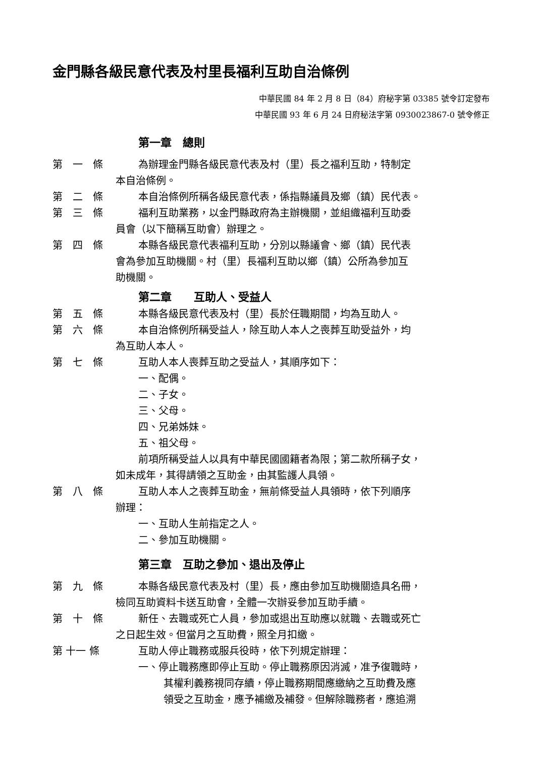金門縣各級民意代表及村里長福利互助自治條例
中華民國 84 年 2 月 8 日（84）府秘字第 03385 號令訂定發布
中華民國 93 年 6 月 24 日府秘法字第 0930023867-0 號令修正
第一章　總則
第　一　條 為辦理金門縣各級民意代表及村（里）長之福利互助，特制定
本自治條例。
第　二　條 本自治條例所稱各級民意代表，係指縣議員及鄉（鎮）民代表。
第　三　條 福利互助業務，以金門縣政府為主辦機關，並組織福利互助委
員會（以下簡稱互助會）辦理之。
第　四　條 本縣各級民意代表福利互助，分別以縣議會、鄉（鎮）民代表
會為參加互助機關。村（里）長福利互助以鄉（鎮）公所為參加互
助機關。
第二章　　互助人、受益人
第　五　條 本縣各級民意代表及村（里）長於任職期間，均為互助人。
第　六　條 本自治條例所稱受益人，除互助人本人之喪葬互助受益外，均
為互助人本人。
第　七　條 互助人本人喪葬互助之受益人，其順序如下：
一、配偶。
二、子女。
三、父母。
四、兄弟姊妹。
五、祖父母。
前項所稱受益人以具有中華民國國籍者為限；第二款所稱子女，
如未成年，其得請領之互助金，由其監護人具領。
第　八　條 互助人本人之喪葬互助金，無前條受益人具領時，依下列順序
辦理：
一、互助人生前指定之人。
二、參加互助機關。
第三章　互助之參加、退出及停止
第　九　條 本縣各級民意代表及村（里）長，應由參加互助機關造具名冊，
檢同互助資料卡送互助會，全體一次辦妥參加互助手續。
第　十　條 新任、去職或死亡人員，參加或退出互助應以就職、去職或死亡
之日起生效。但當月之互助費，照全月扣繳。
第 十一 條 互助人停止職務或服兵役時，依下列規定辦理：
一、停止職務應即停止互助。停止職務原因消滅，准予復職時，
其權利義務視同存續，停止職務期間應繳納之互助費及應
領受之互助金，應予補繳及補發。但解除職務者，應追溯